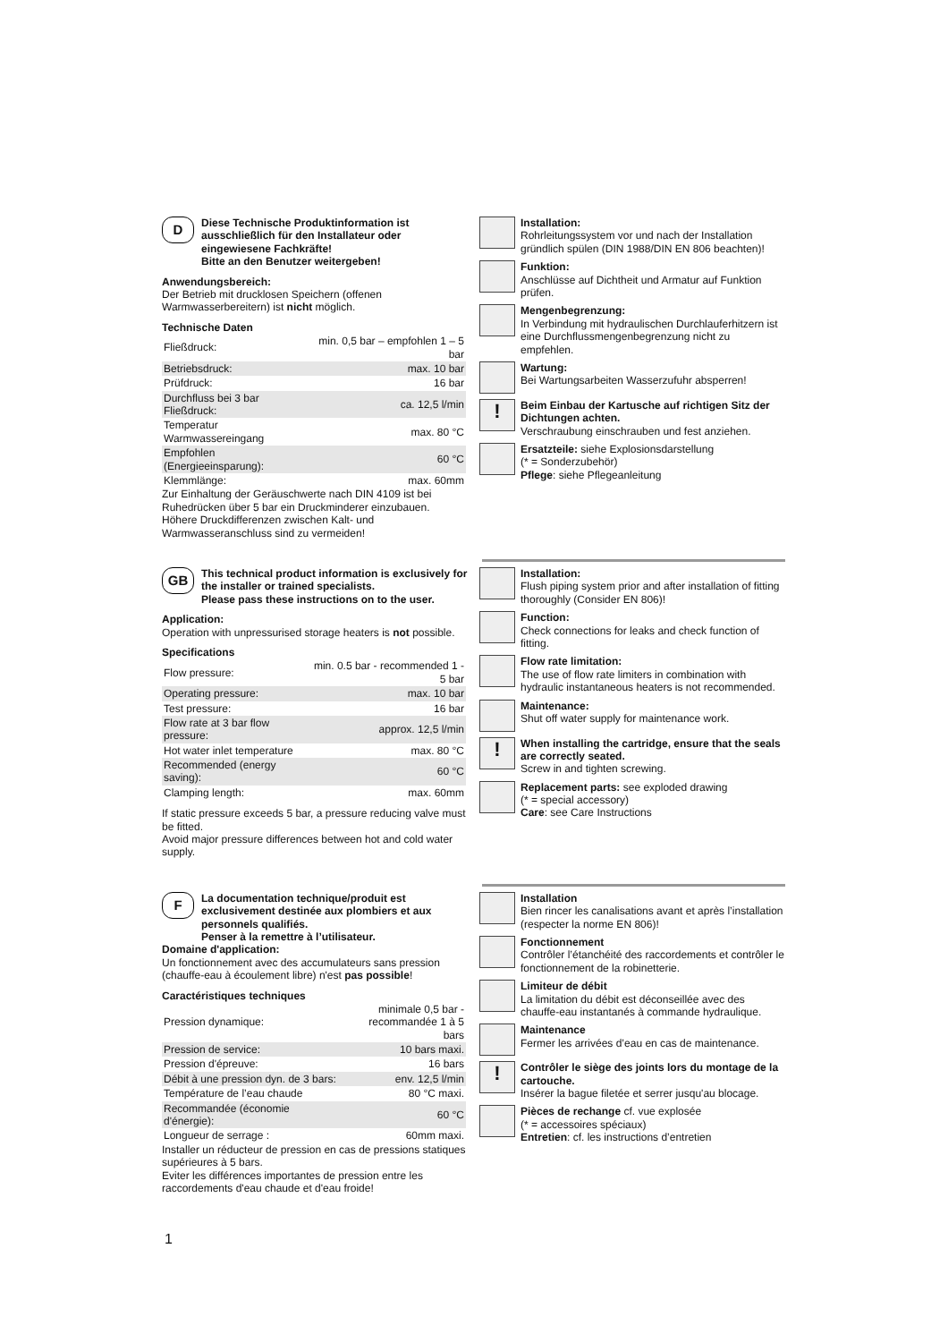D
Diese Technische Produktinformation ist ausschließlich für den Installateur oder eingewiesene Fachkräfte!
Bitte an den Benutzer weitergeben!
Anwendungsbereich:
Der Betrieb mit drucklosen Speichern (offenen Warmwasserbereitern) ist nicht möglich.
Technische Daten
| Fließdruck: | min. 0,5 bar – empfohlen 1 – 5 bar |
| Betriebsdruck: | max. 10 bar |
| Prüfdruck: | 16 bar |
| Durchfluss bei 3 bar Fließdruck: | ca. 12,5 l/min |
| Temperatur Warmwassereingang | max. 80 °C |
| Empfohlen (Energieeinsparung): | 60 °C |
| Klemmlänge: | max. 60mm |
Zur Einhaltung der Geräuschwerte nach DIN 4109 ist bei Ruhedrücken über 5 bar ein Druckminderer einzubauen. Höhere Druckdifferenzen zwischen Kalt- und Warmwasseranschluss sind zu vermeiden!
Installation:
Rohrleitungssystem vor und nach der Installation gründlich spülen (DIN 1988/DIN EN 806 beachten)!
Funktion:
Anschlüsse auf Dichtheit und Armatur auf Funktion prüfen.
Mengenbegrenzung:
In Verbindung mit hydraulischen Durchlauferhitzern ist eine Durchflussmengenbegrenzung nicht zu empfehlen.
Wartung:
Bei Wartungsarbeiten Wasserzufuhr absperren!
!
Beim Einbau der Kartusche auf richtigen Sitz der Dichtungen achten.
Verschraubung einschrauben und fest anziehen.
Ersatzteile: siehe Explosionsdarstellung
(* = Sonderzubehör)
Pflege: siehe Pflegeanleitung
GB
This technical product information is exclusively for the installer or trained specialists.
Please pass these instructions on to the user.
Application:
Operation with unpressurised storage heaters is not possible.
Specifications
| Flow pressure: | min. 0.5 bar - recommended 1 - 5 bar |
| Operating pressure: | max. 10 bar |
| Test pressure: | 16 bar |
| Flow rate at 3 bar flow pressure: | approx. 12,5 l/min |
| Hot water inlet temperature | max. 80 °C |
| Recommended (energy saving): | 60 °C |
| Clamping length: | max. 60mm |
If static pressure exceeds 5 bar, a pressure reducing valve must be fitted.
Avoid major pressure differences between hot and cold water supply.
Installation:
Flush piping system prior and after installation of fitting thoroughly (Consider EN 806)!
Function:
Check connections for leaks and check function of fitting.
Flow rate limitation:
The use of flow rate limiters in combination with hydraulic instantaneous heaters is not recommended.
Maintenance:
Shut off water supply for maintenance work.
!
When installing the cartridge, ensure that the seals are correctly seated.
Screw in and tighten screwing.
Replacement parts: see exploded drawing
(* = special accessory)
Care: see Care Instructions
F
La documentation technique/produit est exclusivement destinée aux plombiers et aux personnels qualifiés.
Penser à la remettre à l’utilisateur.
Domaine d'application:
Un fonctionnement avec des accumulateurs sans pression (chauffe-eau à écoulement libre) n'est pas possible!
Caractéristiques techniques
| Pression dynamique: | minimale 0,5 bar - recommandée 1 à 5 bars |
| Pression de service: | 10 bars maxi. |
| Pression d'épreuve: | 16 bars |
| Débit à une pression dyn. de 3 bars: | env. 12,5 l/min |
| Température de l’eau chaude | 80 °C maxi. |
| Recommandée (économie d'énergie): | 60 °C |
| Longueur de serrage : | 60mm maxi. |
Installer un réducteur de pression en cas de pressions statiques supérieures à 5 bars.
Eviter les différences importantes de pression entre les raccordements d'eau chaude et d'eau froide!
Installation
Bien rincer les canalisations avant et après l’installation (respecter la norme EN 806)!
Fonctionnement
Contrôler l’étanchéité des raccordements et contrôler le fonctionnement de la robinetterie.
Limiteur de débit
La limitation du débit est déconseillée avec des chauffe-eau instantanés à commande hydraulique.
Maintenance
Fermer les arrivées d’eau en cas de maintenance.
!
Contrôler le siège des joints lors du montage de la cartouche.
Insérer la bague filetée et serrer jusqu'au blocage.
Pièces de rechange cf. vue explosée
(* = accessoires spéciaux)
Entretien: cf. les instructions d’entretien
1